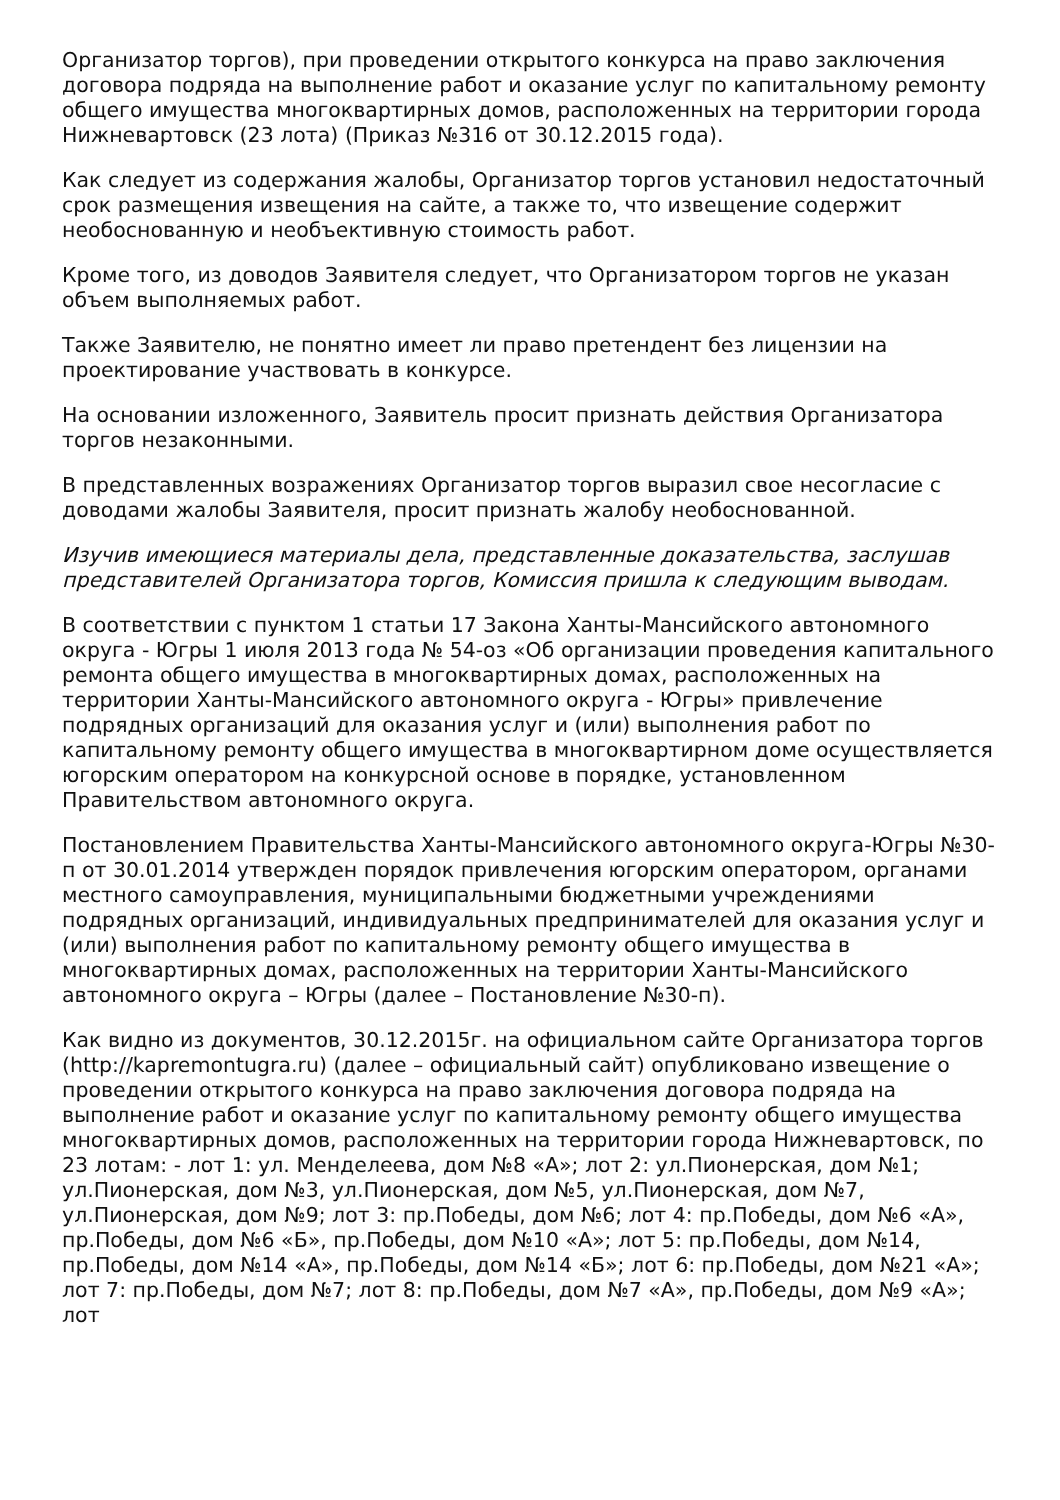Организатор торгов), при проведении открытого конкурса на право заключения договора подряда на выполнение работ и оказание услуг по капитальному ремонту общего имущества многоквартирных домов, расположенных на территории города Нижневартовск (23 лота) (Приказ №316 от 30.12.2015 года).
Как следует из содержания жалобы, Организатор торгов установил недостаточный срок размещения извещения на сайте, а также то, что извещение содержит необоснованную и необъективную стоимость работ.
Кроме того, из доводов Заявителя следует, что Организатором торгов не указан объем выполняемых работ.
Также Заявителю, не понятно имеет ли право претендент без лицензии на проектирование участвовать в конкурсе.
На основании изложенного, Заявитель просит признать действия Организатора торгов незаконными.
В представленных возражениях Организатор торгов выразил свое несогласие с доводами жалобы Заявителя, просит признать жалобу необоснованной.
Изучив имеющиеся материалы дела, представленные доказательства, заслушав представителей Организатора торгов, Комиссия пришла к следующим выводам.
В соответствии с пунктом 1 статьи 17 Закона Ханты-Мансийского автономного округа - Югры 1 июля 2013 года № 54-оз «Об организации проведения капитального ремонта общего имущества в многоквартирных домах, расположенных на территории Ханты-Мансийского автономного округа - Югры» привлечение подрядных организаций для оказания услуг и (или) выполнения работ по капитальному ремонту общего имущества в многоквартирном доме осуществляется югорским оператором на конкурсной основе в порядке, установленном Правительством автономного округа.
Постановлением Правительства Ханты-Мансийского автономного округа-Югры №30-п от 30.01.2014 утвержден порядок привлечения югорским оператором, органами местного самоуправления, муниципальными бюджетными учреждениями подрядных организаций, индивидуальных предпринимателей для оказания услуг и (или) выполнения работ по капитальному ремонту общего имущества в многоквартирных домах, расположенных на территории Ханты-Мансийского автономного округа – Югры (далее – Постановление №30-п).
Как видно из документов, 30.12.2015г. на официальном сайте Организатора торгов (http://kapremontugra.ru) (далее – официальный сайт) опубликовано извещение о проведении открытого конкурса на право заключения договора подряда на выполнение работ и оказание услуг по капитальному ремонту общего имущества многоквартирных домов, расположенных на территории города Нижневартовск, по 23 лотам: - лот 1: ул. Менделеева, дом №8 «А»; лот 2: ул.Пионерская, дом №1; ул.Пионерская, дом №3, ул.Пионерская, дом №5, ул.Пионерская, дом №7, ул.Пионерская, дом №9; лот 3: пр.Победы, дом №6; лот 4: пр.Победы, дом №6 «А», пр.Победы, дом №6 «Б», пр.Победы, дом №10 «А»; лот 5: пр.Победы, дом №14, пр.Победы, дом №14 «А», пр.Победы, дом №14 «Б»; лот 6: пр.Победы, дом №21 «А»; лот 7: пр.Победы, дом №7; лот 8: пр.Победы, дом №7 «А», пр.Победы, дом №9 «А»; лот